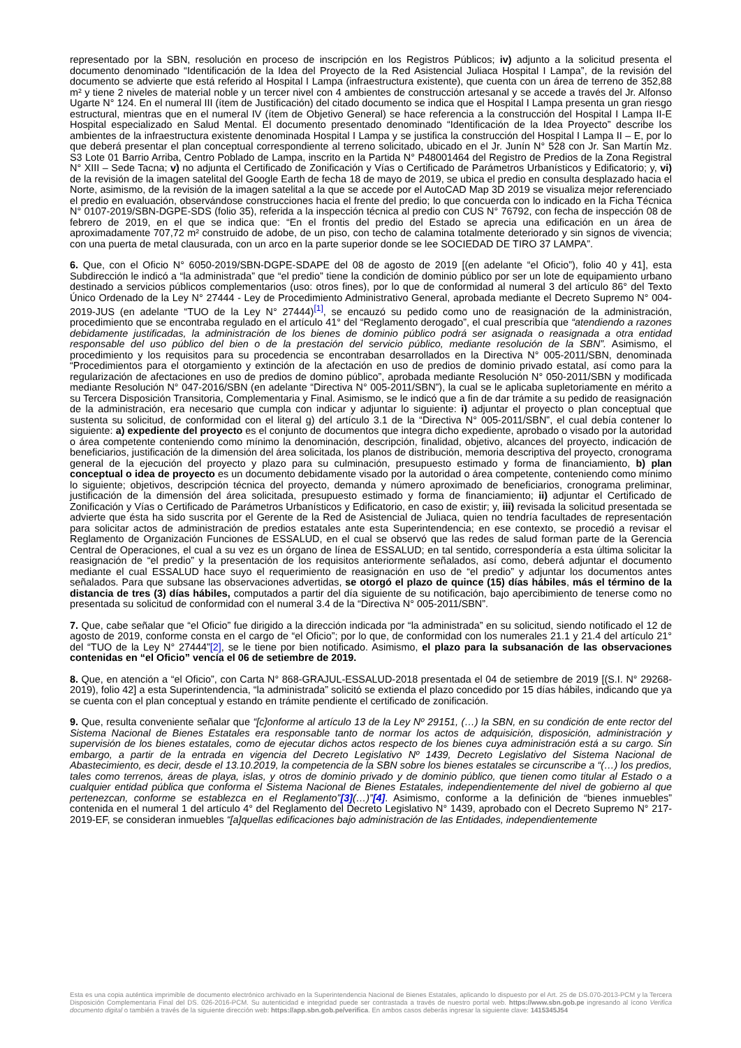representado por la SBN, resolución en proceso de inscripción en los Registros Públicos; iv) adjunto a la solicitud presenta el documento denominado “Identificación de la Idea del Proyecto de la Red Asistencial Juliaca Hospital I Lampa”, de la revisión del documento se advierte que está referido al Hospital I Lampa (infraestructura existente), que cuenta con un área de terreno de 352,88 m² y tiene 2 niveles de material noble y un tercer nivel con 4 ambientes de construcción artesanal y se accede a través del Jr. Alfonso Ugarte N° 124. En el numeral III (ítem de Justificación) del citado documento se indica que el Hospital I Lampa presenta un gran riesgo estructural, mientras que en el numeral IV (ítem de Objetivo General) se hace referencia a la construcción del Hospital I Lampa II-E Hospital especializado en Salud Mental. El documento presentado denominado “Identificación de la Idea Proyecto” describe los ambientes de la infraestructura existente denominada Hospital I Lampa y se justifica la construcción del Hospital I Lampa II – E, por lo que deberá presentar el plan conceptual correspondiente al terreno solicitado, ubicado en el Jr. Junín N° 528 con Jr. San Martín Mz. S3 Lote 01 Barrio Arriba, Centro Poblado de Lampa, inscrito en la Partida N° P48001464 del Registro de Predios de la Zona Registral N° XIII – Sede Tacna; v) no adjunta el Certificado de Zonificación y Vías o Certificado de Parámetros Urbanísticos y Edificatorio; y, vi) de la revisión de la imagen satelital del Google Earth de fecha 18 de mayo de 2019, se ubica el predio en consulta desplazado hacia el Norte, asimismo, de la revisión de la imagen satelital a la que se accede por el AutoCAD Map 3D 2019 se visualiza mejor referenciado el predio en evaluación, observándose construcciones hacia el frente del predio; lo que concuerda con lo indicado en la Ficha Técnica N° 0107-2019/SBN-DGPE-SDS (folio 35), referida a la inspección técnica al predio con CUS N° 76792, con fecha de inspección 08 de febrero de 2019, en el que se indica que: “En el frontis del predio del Estado se aprecia una edificación en un área de aproximadamente 707,72 m² construido de adobe, de un piso, con techo de calamina totalmente deteriorado y sin signos de vivencia; con una puerta de metal clausurada, con un arco en la parte superior donde se lee SOCIEDAD DE TIRO 37 LAMPA”.
6. Que, con el Oficio N° 6050-2019/SBN-DGPE-SDAPE del 08 de agosto de 2019 [(en adelante “el Oficio”), folio 40 y 41], esta Subdirección le indicó a “la administrada” que “el predio” tiene la condición de dominio público por ser un lote de equipamiento urbano destinado a servicios públicos complementarios (uso: otros fines), por lo que de conformidad al numeral 3 del artículo 86° del Texto Único Ordenado de la Ley N° 27444 - Ley de Procedimiento Administrativo General, aprobada mediante el Decreto Supremo N° 004-2019-JUS (en adelante “TUO de la Ley N° 27444)<sup>[1]</sup>, se encauzó su pedido como uno de reasignación de la administración, procedimiento que se encontraba regulado en el artículo 41° del “Reglamento derogado”, el cual prescribía que “atendiendo a razones debidamente justificadas, la administración de los bienes de dominio público podrá ser asignada o reasignada a otra entidad responsable del uso público del bien o de la prestación del servicio público, mediante resolución de la SBN”. Asimismo, el procedimiento y los requisitos para su procedencia se encontraban desarrollados en la Directiva N° 005-2011/SBN, denominada “Procedimientos para el otorgamiento y extinción de la afectación en uso de predios de dominio privado estatal, así como para la regularización de afectaciones en uso de predios de domino público”, aprobada mediante Resolución N° 050-2011/SBN y modificada mediante Resolución N° 047-2016/SBN (en adelante “Directiva N° 005-2011/SBN”), la cual se le aplicaba supletoriamente en mérito a su Tercera Disposición Transitoria, Complementaria y Final. Asimismo, se le indicó que a fin de dar trámite a su pedido de reasignación de la administración, era necesario que cumpla con indicar y adjuntar lo siguiente: i) adjuntar el proyecto o plan conceptual que sustenta su solicitud, de conformidad con el literal g) del artículo 3.1 de la “Directiva N° 005-2011/SBN”, el cual debía contener lo siguiente: a) expediente del proyecto es el conjunto de documentos que integra dicho expediente, aprobado o visado por la autoridad o área competente conteniendo como mínimo la denominación, descripción, finalidad, objetivo, alcances del proyecto, indicación de beneficiarios, justificación de la dimensión del área solicitada, los planos de distribución, memoria descriptiva del proyecto, cronograma general de la ejecución del proyecto y plazo para su culminación, presupuesto estimado y forma de financiamiento, b) plan conceptual o idea de proyecto es un documento debidamente visado por la autoridad o área competente, conteniendo como mínimo lo siguiente; objetivos, descripción técnica del proyecto, demanda y número aproximado de beneficiarios, cronograma preliminar, justificación de la dimensión del área solicitada, presupuesto estimado y forma de financiamiento; ii) adjuntar el Certificado de Zonificación y Vías o Certificado de Parámetros Urbanísticos y Edificatorio, en caso de existir; y, iii) revisada la solicitud presentada se advierte que ésta ha sido suscrita por el Gerente de la Red de Asistencial de Juliaca, quien no tendría facultades de representación para solicitar actos de administración de predios estatales ante esta Superintendencia; en ese contexto, se procedió a revisar el Reglamento de Organización Funciones de ESSALUD, en el cual se observó que las redes de salud forman parte de la Gerencia Central de Operaciones, el cual a su vez es un órgano de línea de ESSALUD; en tal sentido, correspondería a esta última solicitar la reasignación de “el predio” y la presentación de los requisitos anteriormente señalados, así como, deberá adjuntar el documento mediante el cual ESSALUD hace suyo el requerimiento de reasignación en uso de “el predio” y adjuntar los documentos antes señalados. Para que subsane las observaciones advertidas, se otorgó el plazo de quince (15) días hábiles, más el término de la distancia de tres (3) días hábiles, computados a partir del día siguiente de su notificación, bajo apercibimiento de tenerse como no presentada su solicitud de conformidad con el numeral 3.4 de la “Directiva N° 005-2011/SBN”.
7. Que, cabe señalar que “el Oficio” fue dirigido a la dirección indicada por “la administrada” en su solicitud, siendo notificado el 12 de agosto de 2019, conforme consta en el cargo de “el Oficio”; por lo que, de conformidad con los numerales 21.1 y 21.4 del artículo 21° del “TUO de la Ley N° 27444”[2], se le tiene por bien notificado. Asimismo, el plazo para la subsanación de las observaciones contenidas en “el Oficio” vencía el 06 de setiembre de 2019.
8. Que, en atención a “el Oficio”, con Carta N° 868-GRAJUL-ESSALUD-2018 presentada el 04 de setiembre de 2019 [(S.I. N° 29268-2019), folio 42] a esta Superintendencia, “la administrada” solicitó se extienda el plazo concedido por 15 días hábiles, indicando que ya se cuenta con el plan conceptual y estando en trámite pendiente el certificado de zonificación.
9. Que, resulta conveniente señalar que “[c]onforme al artículo 13 de la Ley Nº 29151, (…) la SBN, en su condición de ente rector del Sistema Nacional de Bienes Estatales era responsable tanto de normar los actos de adquisición, disposición, administración y supervisión de los bienes estatales, como de ejecutar dichos actos respecto de los bienes cuya administración está a su cargo. Sin embargo, a partir de la entrada en vigencia del Decreto Legislativo Nº 1439, Decreto Legislativo del Sistema Nacional de Abastecimiento, es decir, desde el 13.10.2019, la competencia de la SBN sobre los bienes estatales se circunscribe a “(…) los predios, tales como terrenos, áreas de playa, islas, y otros de dominio privado y de dominio público, que tienen como titular al Estado o a cualquier entidad pública que conforma el Sistema Nacional de Bienes Estatales, independientemente del nivel de gobierno al que pertenezcan, conforme se establezca en el Reglamento”[3](…)”[4]. Asimismo, conforme a la definición de “bienes inmuebles” contenida en el numeral 1 del artículo 4° del Reglamento del Decreto Legislativo N° 1439, aprobado con el Decreto Supremo N° 217-2019-EF, se consideran inmuebles “[a]quellas edificaciones bajo administración de las Entidades, independientemente
Esta es una copia auténtica imprimible de documento electrónico archivado en la Superintendencia Nacional de Bienes Estatales, aplicando lo dispuesto por el Art. 25 de DS.070-2013-PCM y la Tercera Disposición Complementaria Final del DS. 026-2016-PCM. Su autenticidad e integridad puede ser contrastada a través de nuestro portal web. https://www.sbn.gob.pe ingresando al ícono Verifica documento digital o también a través de la siguiente dirección web: https://app.sbn.gob.pe/verifica. En ambos casos deberás ingresar la siguiente clave: 1415345J54